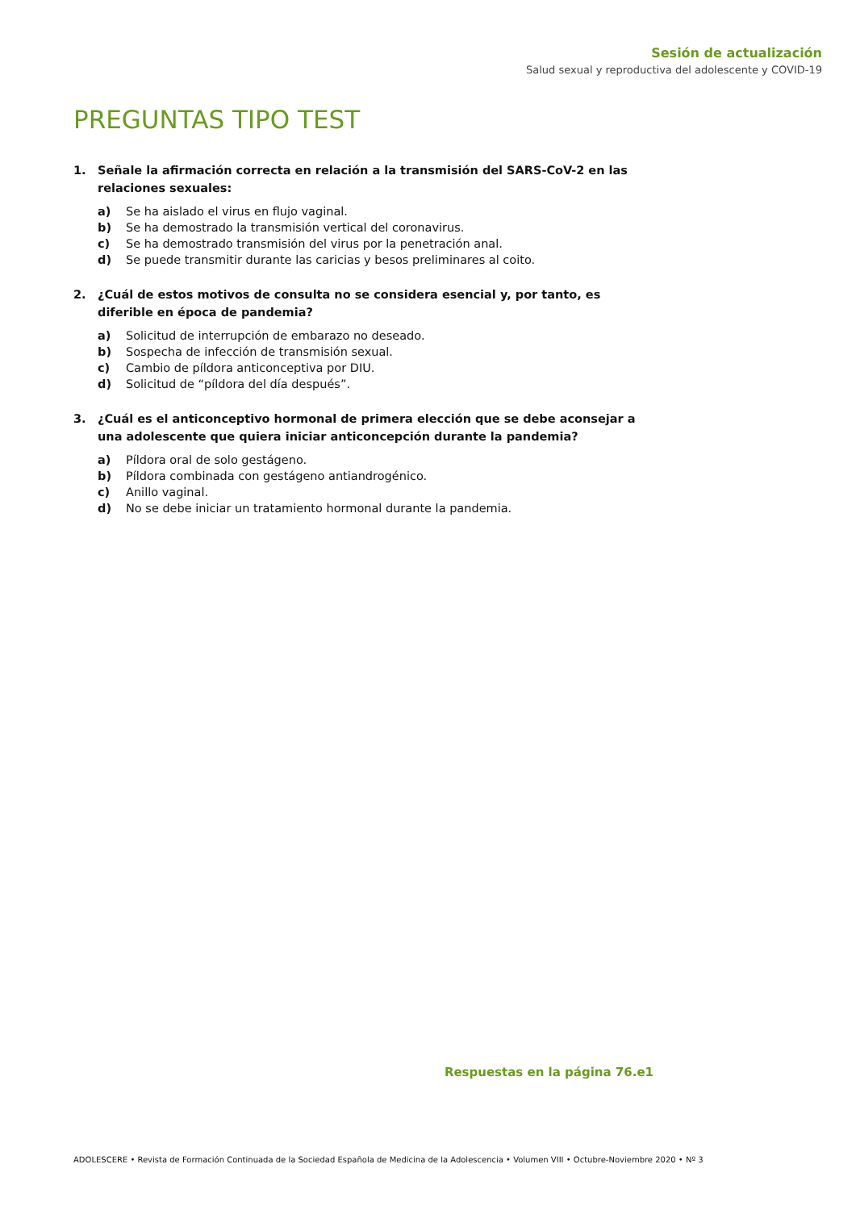Sesión de actualización
Salud sexual y reproductiva del adolescente y COVID-19
PREGUNTAS TIPO TEST
1. Señale la afirmación correcta en relación a la transmisión del SARS-CoV-2 en las relaciones sexuales:
a) Se ha aislado el virus en flujo vaginal.
b) Se ha demostrado la transmisión vertical del coronavirus.
c) Se ha demostrado transmisión del virus por la penetración anal.
d) Se puede transmitir durante las caricias y besos preliminares al coito.
2. ¿Cuál de estos motivos de consulta no se considera esencial y, por tanto, es diferible en época de pandemia?
a) Solicitud de interrupción de embarazo no deseado.
b) Sospecha de infección de transmisión sexual.
c) Cambio de píldora anticonceptiva por DIU.
d) Solicitud de “píldora del día después”.
3. ¿Cuál es el anticonceptivo hormonal de primera elección que se debe aconsejar a una adolescente que quiera iniciar anticoncepción durante la pandemia?
a) Píldora oral de solo gestágeno.
b) Píldora combinada con gestágeno antiandrogénico.
c) Anillo vaginal.
d) No se debe iniciar un tratamiento hormonal durante la pandemia.
Respuestas en la página 76.e1
ADOLESCERE • Revista de Formación Continuada de la Sociedad Española de Medicina de la Adolescencia • Volumen VIII • Octubre-Noviembre 2020 • Nº 3